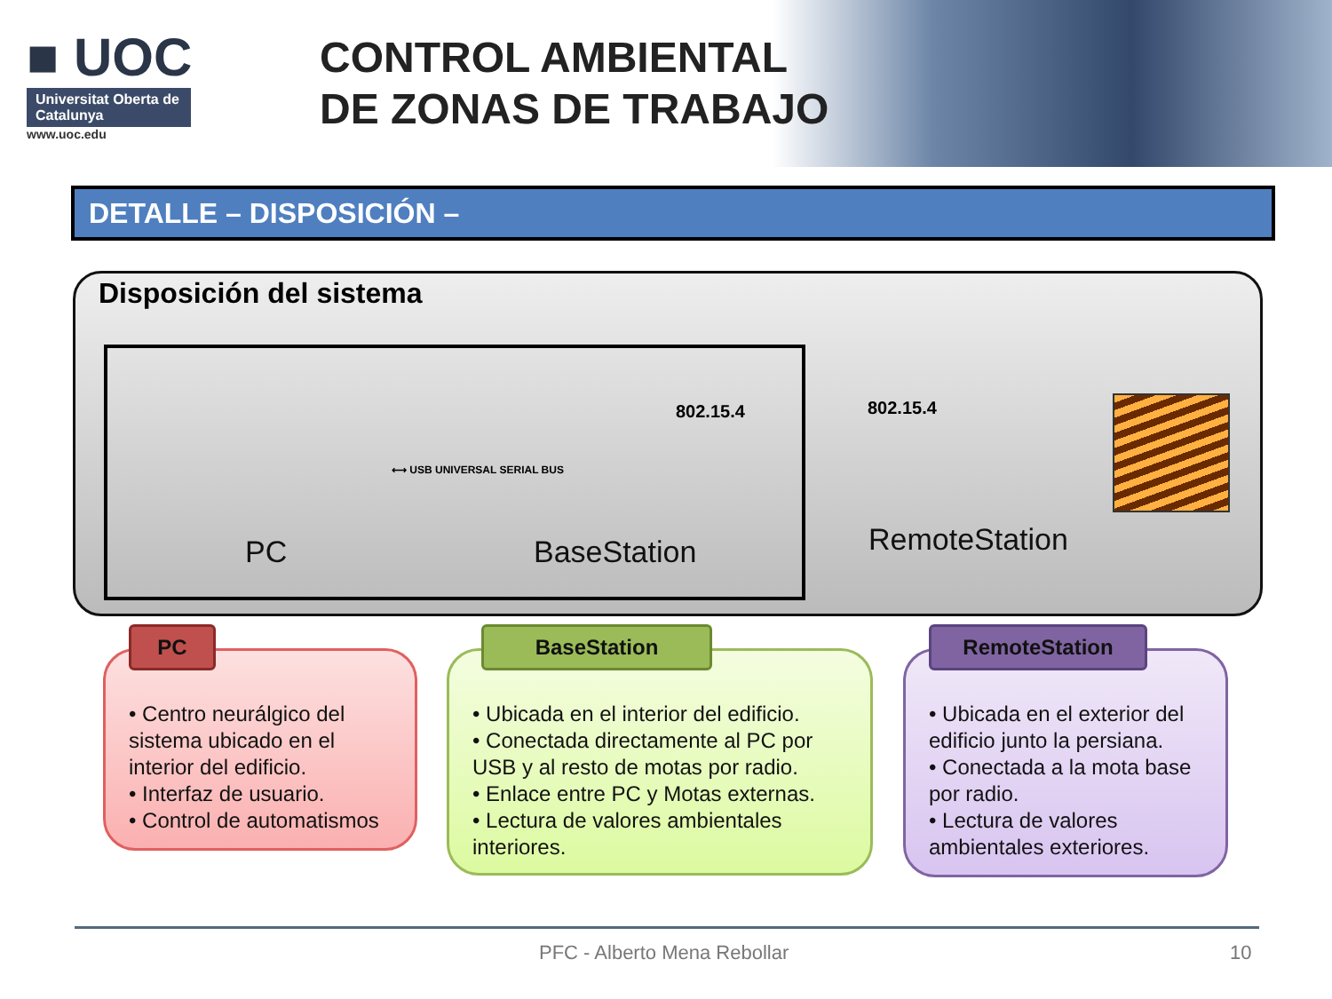■ UOC
Universitat Oberta de Catalunya
www.uoc.edu
CONTROL AMBIENTAL
DE ZONAS DE TRABAJO
DETALLE – DISPOSICIÓN –
Disposición del sistema
PC
⟷ USB UNIVERSAL SERIAL BUS
802.15.4
BaseStation
802.15.4
RemoteStation
PC
• Centro neurálgico del sistema ubicado en el interior del edificio.
• Interfaz de usuario.
• Control de automatismos
BaseStation
• Ubicada en el interior del edificio.
• Conectada directamente al PC por USB y al resto de motas por radio.
• Enlace entre PC y Motas externas.
• Lectura de valores ambientales interiores.
RemoteStation
• Ubicada en el exterior del edificio junto la persiana.
• Conectada a la mota base por radio.
• Lectura de valores ambientales exteriores.
PFC - Alberto Mena Rebollar 10